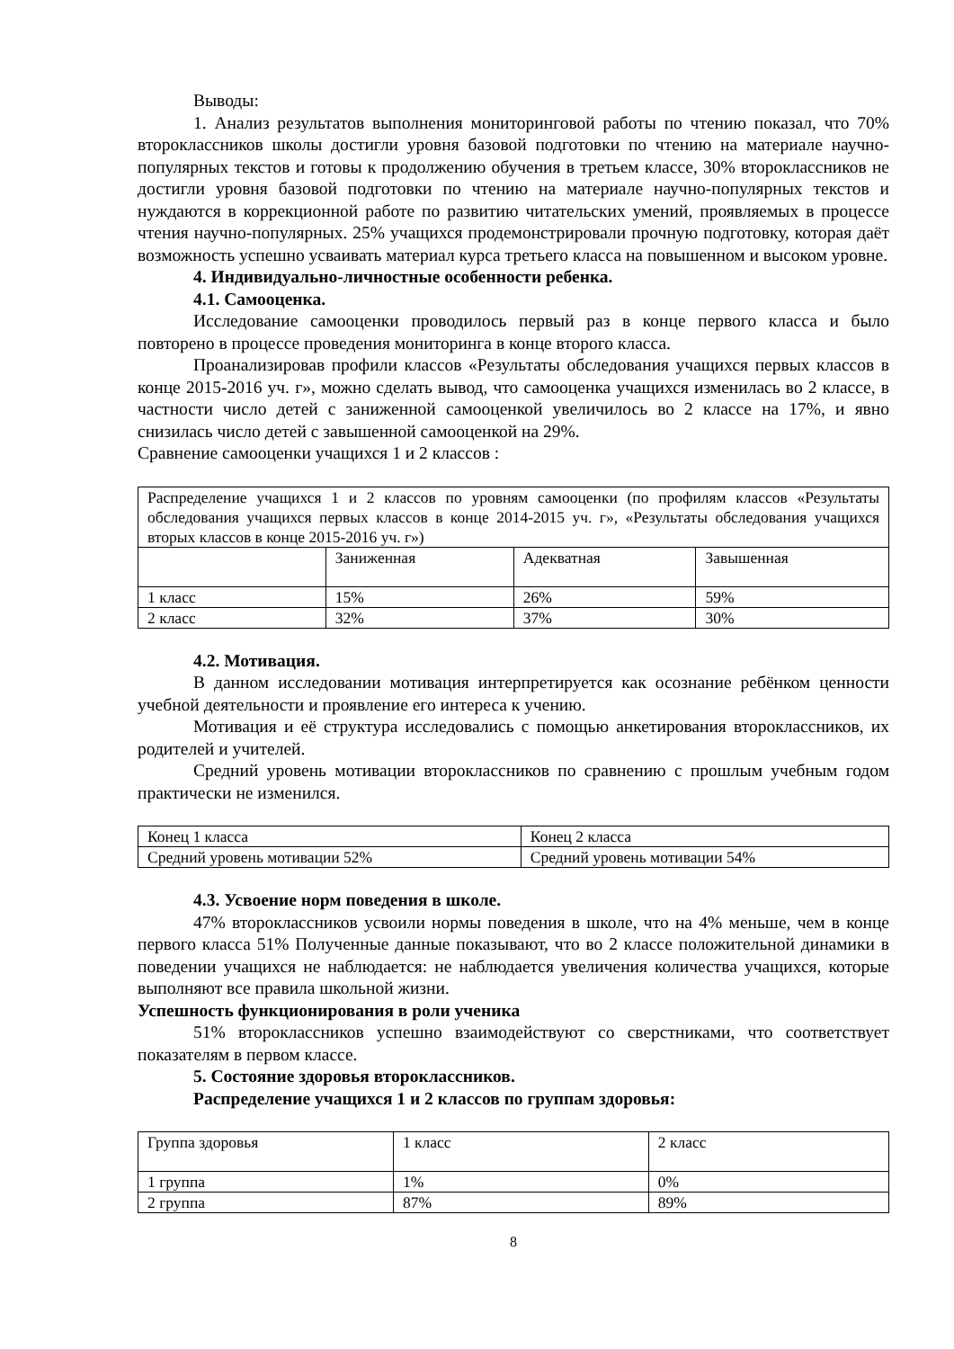Выводы:
1. Анализ результатов выполнения мониторинговой работы по чтению показал, что 70% второклассников школы достигли уровня базовой подготовки по чтению на материале научно-популярных текстов и готовы к продолжению обучения в третьем классе, 30% второклассников не достигли уровня базовой подготовки по чтению на материале научно-популярных текстов и нуждаются в коррекционной работе по развитию читательских умений, проявляемых в процессе чтения научно-популярных. 25% учащихся продемонстрировали прочную подготовку, которая даёт возможность успешно усваивать материал курса третьего класса на повышенном и высоком уровне.
4. Индивидуально-личностные особенности ребенка.
4.1. Самооценка.
Исследование самооценки проводилось первый раз в конце первого класса и было повторено в процессе проведения мониторинга в конце второго класса.
Проанализировав профили классов «Результаты обследования учащихся первых классов в конце 2015-2016 уч. г», можно сделать вывод, что самооценка учащихся изменилась во 2 классе, в частности число детей с заниженной самооценкой увеличилось во 2 классе на 17%, и явно снизилась число детей с завышенной самооценкой на 29%.
Сравнение самооценки учащихся 1 и 2 классов :
| Распределение учащихся 1 и 2 классов по уровням самооценки (по профилям классов «Результаты обследования учащихся первых классов в конце 2014-2015 уч. г», «Результаты обследования учащихся вторых классов в конце 2015-2016 уч. г») | | | |
| | Заниженная | Адекватная | Завышенная |
| 1 класс | 15% | 26% | 59% |
| 2 класс | 32% | 37% | 30% |
4.2. Мотивация.
В данном исследовании мотивация интерпретируется как осознание ребёнком ценности учебной деятельности и проявление его интереса к учению.
Мотивация и её структура исследовались с помощью анкетирования второклассников, их родителей и учителей.
Средний уровень мотивации второклассников по сравнению с прошлым учебным годом практически не изменился.
| Конец 1 класса | Конец 2 класса |
| Средний уровень мотивации 52% | Средний уровень мотивации 54% |
4.3. Усвоение норм поведения в школе.
47% второклассников усвоили нормы поведения в школе, что на 4% меньше, чем в конце первого класса 51% Полученные данные показывают, что во 2 классе положительной динамики в поведении учащихся не наблюдается: не наблюдается увеличения количества учащихся, которые выполняют все правила школьной жизни.
Успешность функционирования в роли ученика
51% второклассников успешно взаимодействуют со сверстниками, что соответствует показателям в первом классе.
5. Состояние здоровья второклассников.
Распределение учащихся 1 и 2 классов по группам здоровья:
| Группа здоровья | 1 класс | 2 класс |
| 1 группа | 1% | 0% |
| 2 группа | 87% | 89% |
8